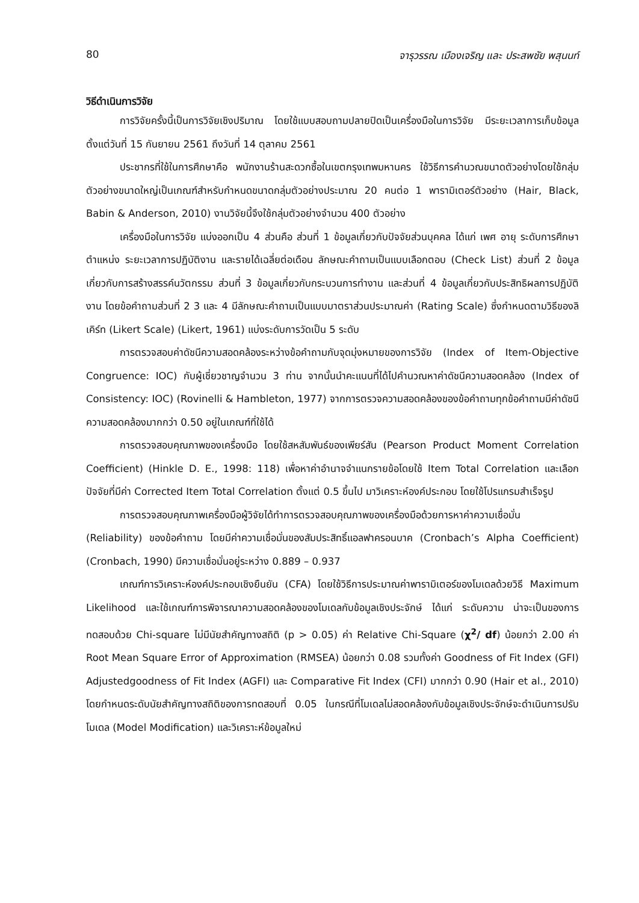80 จารุวรรณ เมืองเจริญ และ ประสพชัย พสุนนท์
วิธีดำเนินการวิจัย
การวิจัยครั้งนี้เป็นการวิจัยเชิงปริมาณ โดยใช้แบบสอบถามปลายปิดเป็นเครื่องมือในการวิจัย มีระยะเวลาการเก็บข้อมูลตั้งแต่วันที่ 15 กันยายน 2561 ถึงวันที่ 14 ตุลาคม 2561
ประชากรที่ใช้ในการศึกษาคือ พนักงานร้านสะดวกซื้อในเขตกรุงเทพมหานคร ใช้วิธีการคำนวณขนาดตัวอย่างโดยใช้กลุ่มตัวอย่างขนาดใหญ่เป็นเกณฑ์สำหรับกำหนดขนาดกลุ่มตัวอย่างประมาณ 20 คนต่อ 1 พารามิเตอร์ตัวอย่าง (Hair, Black, Babin & Anderson, 2010) งานวิจัยนี้จึงใช้กลุ่มตัวอย่างจำนวน 400 ตัวอย่าง
เครื่องมือในการวิจัย แบ่งออกเป็น 4 ส่วนคือ ส่วนที่ 1 ข้อมูลเกี่ยวกับปัจจัยส่วนบุคคล ได้แก่ เพศ อายุ ระดับการศึกษา ตำแหน่ง ระยะเวลาการปฏิบัติงาน และรายได้เฉลี่ยต่อเดือน ลักษณะคำถามเป็นแบบเลือกตอบ (Check List) ส่วนที่ 2 ข้อมูลเกี่ยวกับการสร้างสรรค์นวัตกรรม ส่วนที่ 3 ข้อมูลเกี่ยวกับกระบวนการทำงาน และส่วนที่ 4 ข้อมูลเกี่ยวกับประสิทธิผลการปฏิบัติงาน โดยข้อคำถามส่วนที่ 2 3 และ 4 มีลักษณะคำถามเป็นแบบมาตราส่วนประมาณค่า (Rating Scale) ซึ่งกำหนดตามวิธีของลิเคิร์ท (Likert Scale) (Likert, 1961) แบ่งระดับการวัดเป็น 5 ระดับ
การตรวจสอบค่าดัชนีความสอดคล้องระหว่างข้อคำถามกับจุดมุ่งหมายของการวิจัย (Index of Item-Objective Congruence: IOC) กับผู้เชี่ยวชาญจำนวน 3 ท่าน จากนั้นนำคะแนนที่ได้ไปคำนวณหาค่าดัชนีความสอดคล้อง (Index of Consistency: IOC) (Rovinelli & Hambleton, 1977) จากการตรวจความสอดคล้องของข้อคำถามทุกข้อคำถามมีค่าดัชนีความสอดคล้องมากกว่า 0.50 อยู่ในเกณฑ์ที่ใช้ได้
การตรวจสอบคุณภาพของเครื่องมือ โดยใช้สหสัมพันธ์ของเพียร์สัน (Pearson Product Moment Correlation Coefficient) (Hinkle D. E., 1998: 118) เพื่อหาค่าอำนาจจำแนกรายข้อโดยใช้ Item Total Correlation และเลือกปัจจัยที่มีค่า Corrected Item Total Correlation ตั้งแต่ 0.5 ขึ้นไป มาวิเคราะห์องค์ประกอบ โดยใช้โปรแกรมสำเร็จรูป
การตรวจสอบคุณภาพเครื่องมือผู้วิจัยได้ทำการตรวจสอบคุณภาพของเครื่องมือด้วยการหาค่าความเชื่อมั่น (Reliability) ของข้อคำถาม โดยมีค่าความเชื่อมั่นของสัมประสิทธิ์แอลฟาครอนบาค (Cronbach’s Alpha Coefficient) (Cronbach, 1990) มีความเชื่อมั่นอยู่ระหว่าง 0.889 – 0.937
เกณฑ์การวิเคราะห์องค์ประกอบเชิงยืนยัน (CFA) โดยใช้วิธีการประมาณค่าพารามิเตอร์ของโมเดลด้วยวิธี Maximum Likelihood และใช้เกณฑ์การพิจารณาความสอดคล้องของโมเดลกับข้อมูลเชิงประจักษ์ ได้แก่ ระดับความ น่าจะเป็นของการทดสอบด้วย Chi-square ไม่มีนัยสำคัญทางสถิติ (p > 0.05) ค่า Relative Chi-Square (χ<sup>2</sup>/ df) น้อยกว่า 2.00 ค่า Root Mean Square Error of Approximation (RMSEA) น้อยกว่า 0.08 รวมทั้งค่า Goodness of Fit Index (GFI) Adjustedgoodness of Fit Index (AGFI) และ Comparative Fit Index (CFI) มากกว่า 0.90 (Hair et al., 2010) โดยกำหนดระดับนัยสำคัญทางสถิติของการทดสอบที่ 0.05 ในกรณีที่โมเดลไม่สอดคล้องกับข้อมูลเชิงประจักษ์จะดำเนินการปรับโมเดล (Model Modification) และวิเคราะห์ข้อมูลใหม่